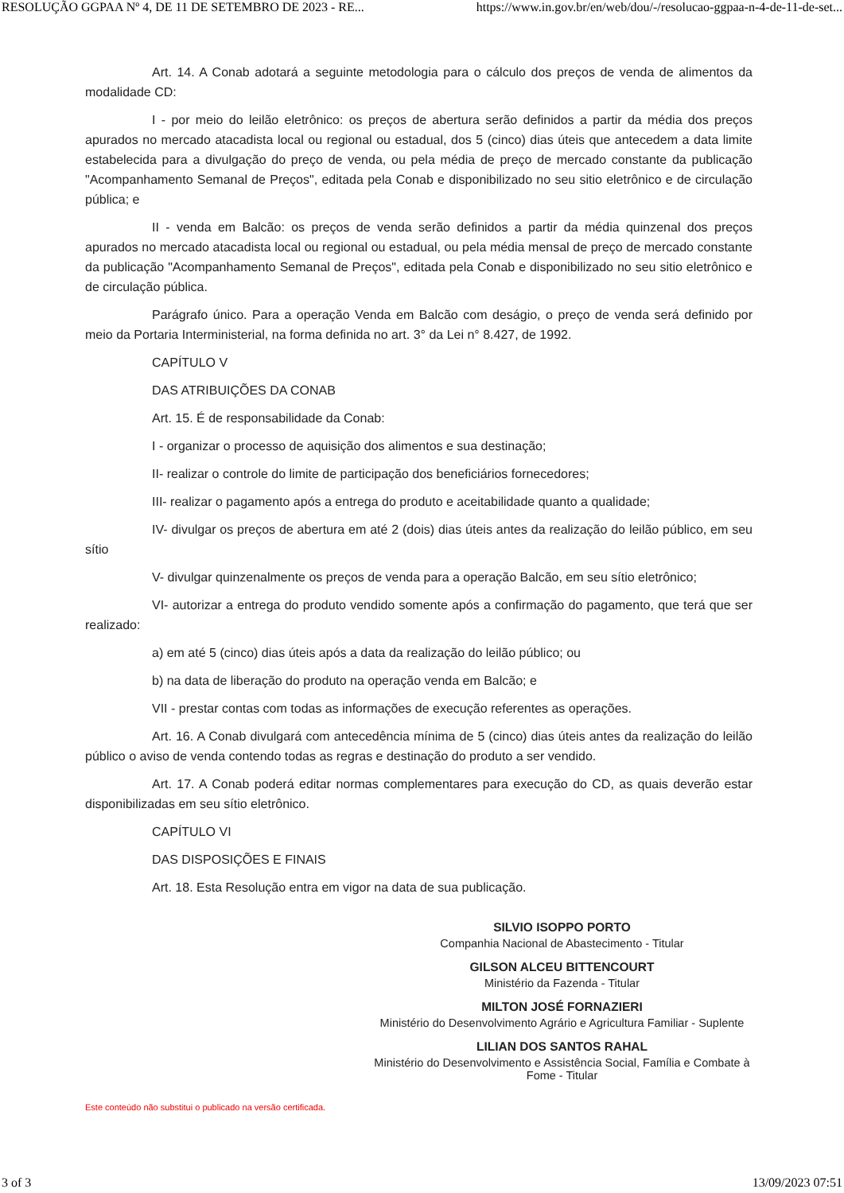RESOLUÇÃO GGPAA Nº 4, DE 11 DE SETEMBRO DE 2023 - RE... https://www.in.gov.br/en/web/dou/-/resolucao-ggpaa-n-4-de-11-de-set...
Art. 14. A Conab adotará a seguinte metodologia para o cálculo dos preços de venda de alimentos da modalidade CD:
I - por meio do leilão eletrônico: os preços de abertura serão definidos a partir da média dos preços apurados no mercado atacadista local ou regional ou estadual, dos 5 (cinco) dias úteis que antecedem a data limite estabelecida para a divulgação do preço de venda, ou pela média de preço de mercado constante da publicação "Acompanhamento Semanal de Preços", editada pela Conab e disponibilizado no seu sitio eletrônico e de circulação pública; e
II - venda em Balcão: os preços de venda serão definidos a partir da média quinzenal dos preços apurados no mercado atacadista local ou regional ou estadual, ou pela média mensal de preço de mercado constante da publicação "Acompanhamento Semanal de Preços", editada pela Conab e disponibilizado no seu sitio eletrônico e de circulação pública.
Parágrafo único. Para a operação Venda em Balcão com deságio, o preço de venda será definido por meio da Portaria Interministerial, na forma definida no art. 3° da Lei n° 8.427, de 1992.
CAPÍTULO V
DAS ATRIBUIÇÕES DA CONAB
Art. 15. É de responsabilidade da Conab:
I - organizar o processo de aquisição dos alimentos e sua destinação;
II- realizar o controle do limite de participação dos beneficiários fornecedores;
III- realizar o pagamento após a entrega do produto e aceitabilidade quanto a qualidade;
IV- divulgar os preços de abertura em até 2 (dois) dias úteis antes da realização do leilão público, em seu sítio
V- divulgar quinzenalmente os preços de venda para a operação Balcão, em seu sítio eletrônico;
VI- autorizar a entrega do produto vendido somente após a confirmação do pagamento, que terá que ser realizado:
a) em até 5 (cinco) dias úteis após a data da realização do leilão público; ou
b) na data de liberação do produto na operação venda em Balcão; e
VII - prestar contas com todas as informações de execução referentes as operações.
Art. 16. A Conab divulgará com antecedência mínima de 5 (cinco) dias úteis antes da realização do leilão público o aviso de venda contendo todas as regras e destinação do produto a ser vendido.
Art. 17. A Conab poderá editar normas complementares para execução do CD, as quais deverão estar disponibilizadas em seu sítio eletrônico.
CAPÍTULO VI
DAS DISPOSIÇÕES E FINAIS
Art. 18. Esta Resolução entra em vigor na data de sua publicação.
SILVIO ISOPPO PORTO
Companhia Nacional de Abastecimento - Titular
GILSON ALCEU BITTENCOURT
Ministério da Fazenda - Titular
MILTON JOSÉ FORNAZIERI
Ministério do Desenvolvimento Agrário e Agricultura Familiar - Suplente
LILIAN DOS SANTOS RAHAL
Ministério do Desenvolvimento e Assistência Social, Família e Combate à Fome - Titular
Este conteúdo não substitui o publicado na versão certificada.
3 of 3 13/09/2023 07:51